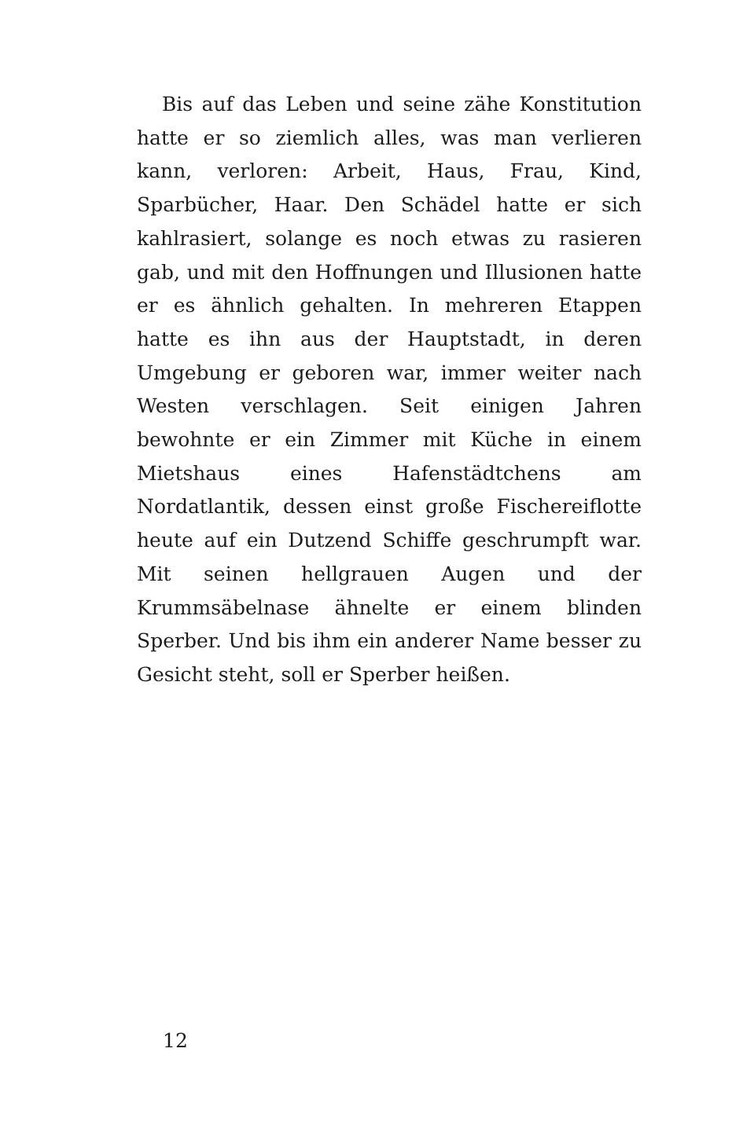Bis auf das Leben und seine zähe Konstitution hatte er so ziemlich alles, was man verlieren kann, verloren: Arbeit, Haus, Frau, Kind, Sparbücher, Haar. Den Schädel hatte er sich kahlrasiert, solange es noch etwas zu rasieren gab, und mit den Hoffnungen und Illusionen hatte er es ähnlich gehalten. In mehreren Etappen hatte es ihn aus der Hauptstadt, in deren Umgebung er geboren war, immer weiter nach Westen verschlagen. Seit einigen Jahren bewohnte er ein Zimmer mit Küche in einem Mietshaus eines Hafenstädtchens am Nordatlantik, dessen einst große Fischereiflotte heute auf ein Dutzend Schiffe geschrumpft war. Mit seinen hellgrauen Augen und der Krummsäbelnase ähnelte er einem blinden Sperber. Und bis ihm ein anderer Name besser zu Gesicht steht, soll er Sperber heißen.
12